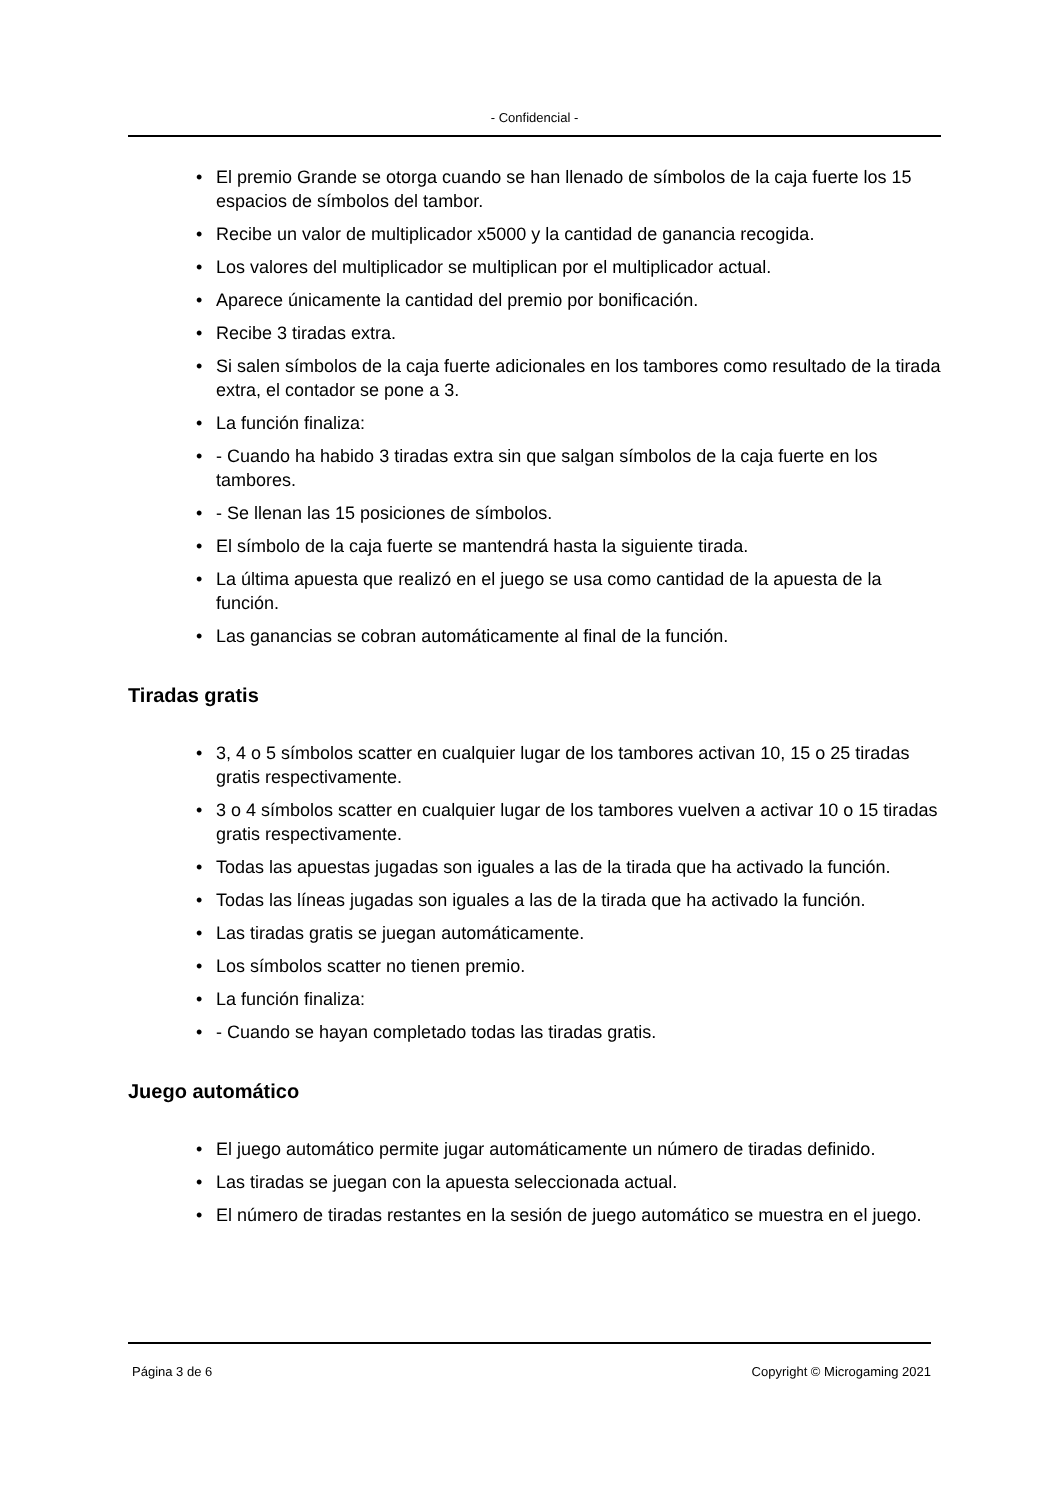- Confidencial -
• El premio Grande se otorga cuando se han llenado de símbolos de la caja fuerte los 15 espacios de símbolos del tambor.
• Recibe un valor de multiplicador x5000 y la cantidad de ganancia recogida.
• Los valores del multiplicador se multiplican por el multiplicador actual.
• Aparece únicamente la cantidad del premio por bonificación.
• Recibe 3 tiradas extra.
• Si salen símbolos de la caja fuerte adicionales en los tambores como resultado de la tirada extra, el contador se pone a 3.
• La función finaliza:
• - Cuando ha habido 3 tiradas extra sin que salgan símbolos de la caja fuerte en los tambores.
• - Se llenan las 15 posiciones de símbolos.
• El símbolo de la caja fuerte se mantendrá hasta la siguiente tirada.
• La última apuesta que realizó en el juego se usa como cantidad de la apuesta de la función.
• Las ganancias se cobran automáticamente al final de la función.
Tiradas gratis
• 3, 4 o 5 símbolos scatter en cualquier lugar de los tambores activan 10, 15 o 25 tiradas gratis respectivamente.
• 3 o 4 símbolos scatter en cualquier lugar de los tambores vuelven a activar 10 o 15 tiradas gratis respectivamente.
• Todas las apuestas jugadas son iguales a las de la tirada que ha activado la función.
• Todas las líneas jugadas son iguales a las de la tirada que ha activado la función.
• Las tiradas gratis se juegan automáticamente.
• Los símbolos scatter no tienen premio.
• La función finaliza:
• - Cuando se hayan completado todas las tiradas gratis.
Juego automático
• El juego automático permite jugar automáticamente un número de tiradas definido.
• Las tiradas se juegan con la apuesta seleccionada actual.
• El número de tiradas restantes en la sesión de juego automático se muestra en el juego.
Página 3 de 6 Copyright © Microgaming 2021